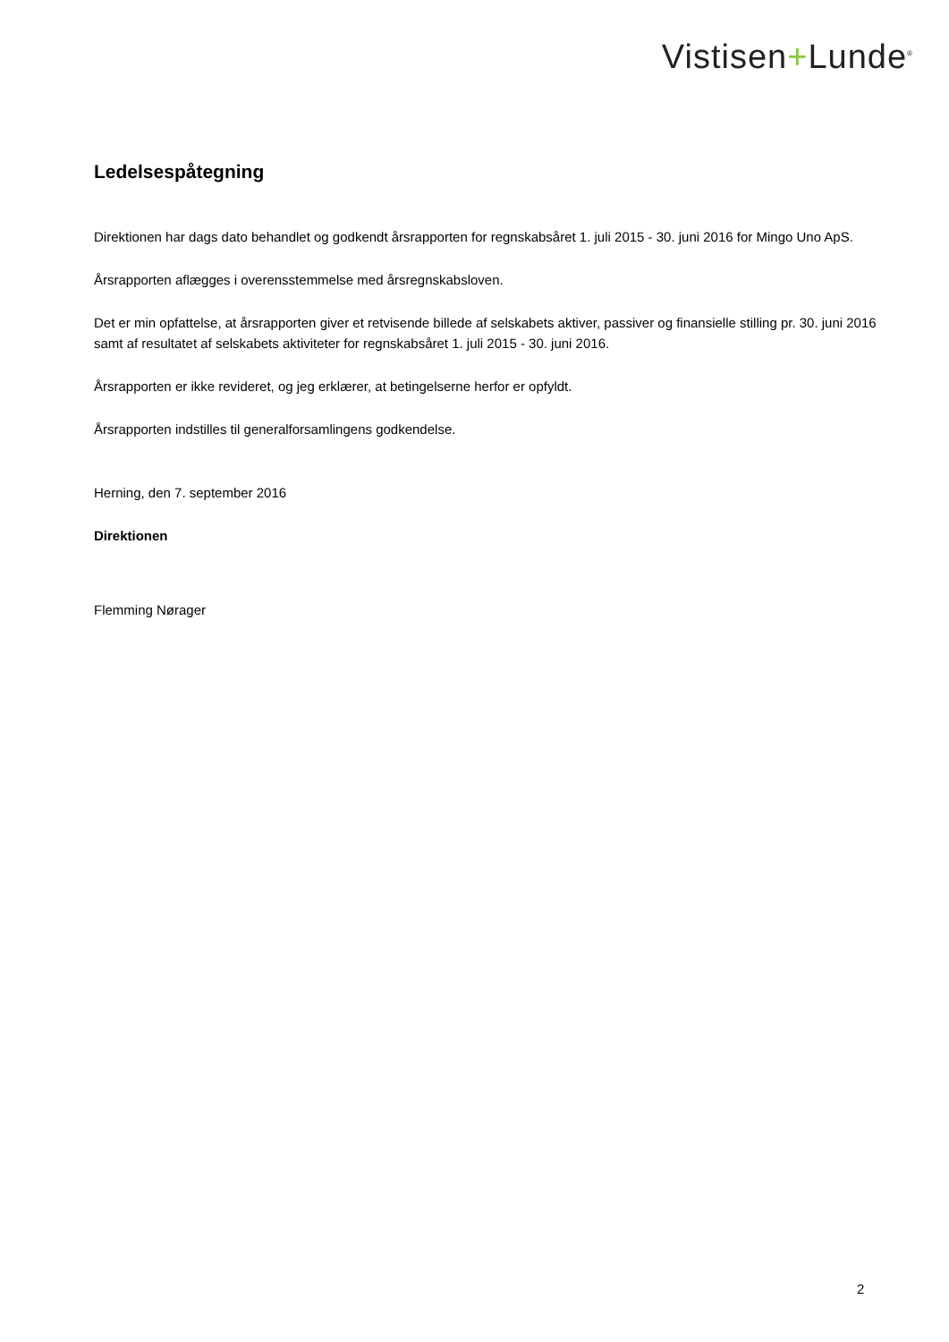Vistisen+Lunde<sup>®</sup>
Ledelsespåtegning
Direktionen har dags dato behandlet og godkendt årsrapporten for regnskabsåret 1. juli 2015 - 30. juni 2016 for Mingo Uno ApS.
Årsrapporten aflægges i overensstemmelse med årsregnskabsloven.
Det er min opfattelse, at årsrapporten giver et retvisende billede af selskabets aktiver, passiver og finansielle stilling pr. 30. juni 2016 samt af resultatet af selskabets aktiviteter for regnskabsåret 1. juli 2015 - 30. juni 2016.
Årsrapporten er ikke revideret, og jeg erklærer, at betingelserne herfor er opfyldt.
Årsrapporten indstilles til generalforsamlingens godkendelse.
Herning, den 7. september 2016
Direktionen
Flemming Nørager
2